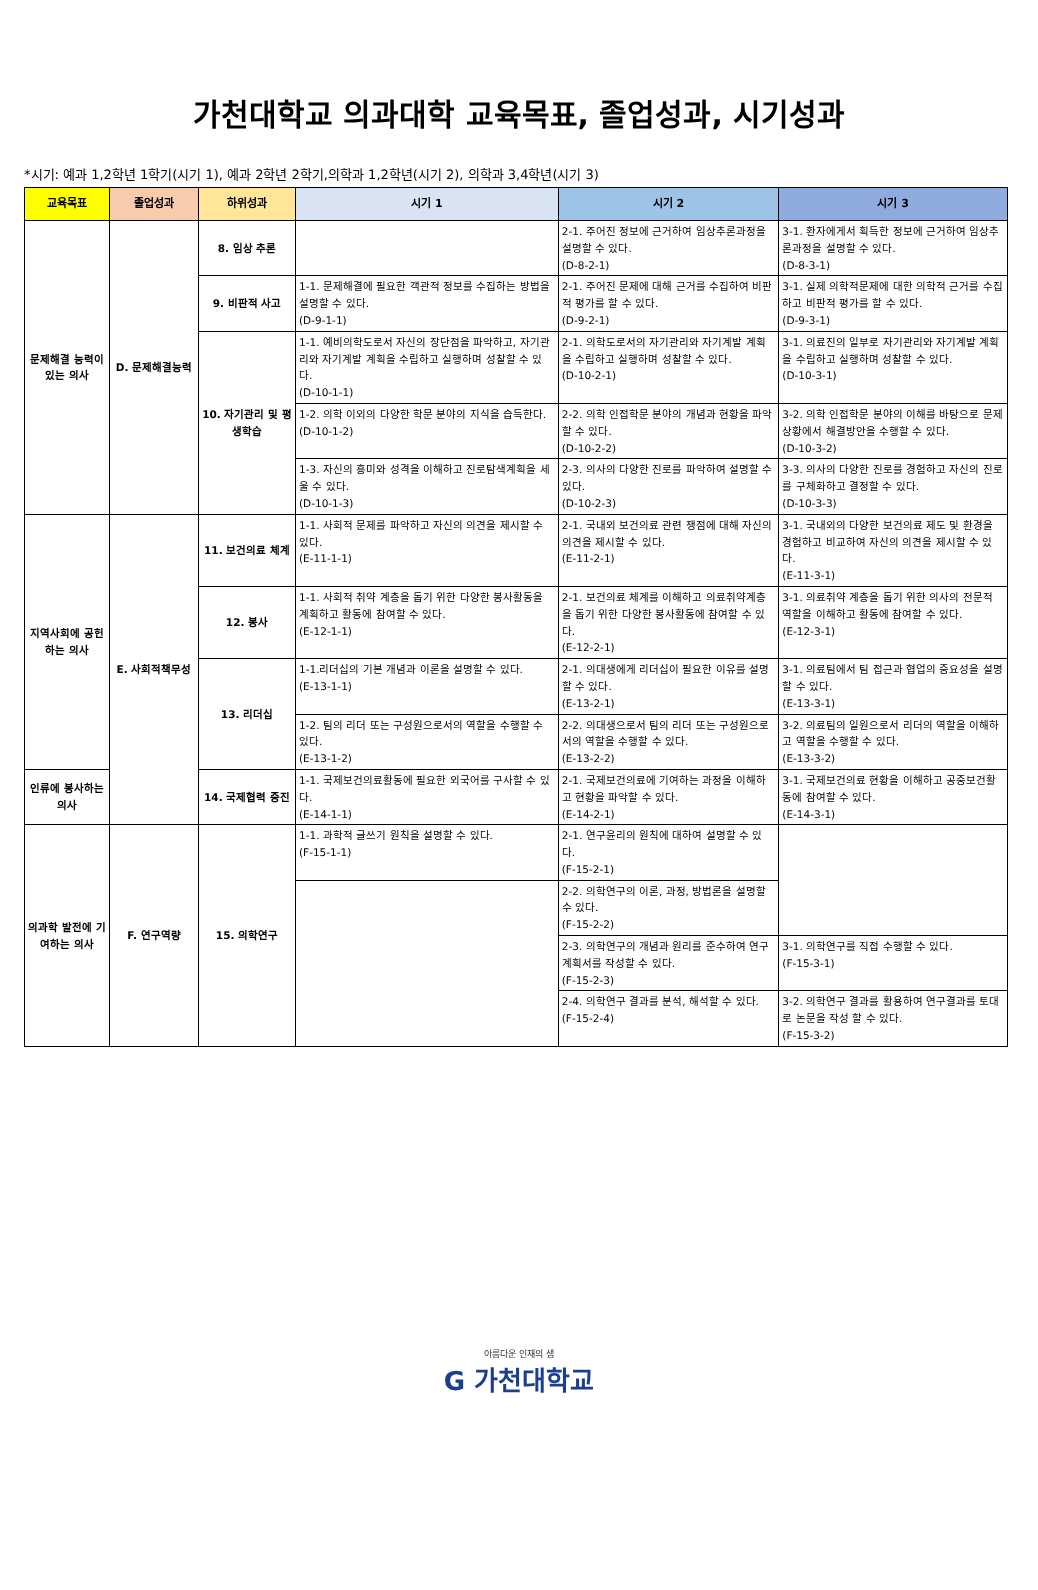가천대학교 의과대학 교육목표, 졸업성과, 시기성과
*시기: 예과 1,2학년 1학기(시기 1), 예과 2학년 2학기,의학과 1,2학년(시기 2), 의학과 3,4학년(시기 3)
| 교육목표 | 졸업성과 | 하위성과 | 시기 1 | 시기 2 | 시기 3 |
| --- | --- | --- | --- | --- | --- |
| 문제해결 능력이 있는 의사 | D. 문제해결능력 | 8. 임상 추론 | | 2-1. 주어진 정보에 근거하여 임상추론과정을 설명할 수 있다. (D-8-2-1) | 3-1. 환자에게서 획득한 정보에 근거하여 임상추론과정을 설명할 수 있다. (D-8-3-1) |
| | | 9. 비판적 사고 | 1-1. 문제해결에 필요한 객관적 정보를 수집하는 방법을 설명할 수 있다. (D-9-1-1) | 2-1. 주어진 문제에 대해 근거를 수집하여 비판적 평가를 할 수 있다. (D-9-2-1) | 3-1. 실제 의학적문제에 대한 의학적 근거를 수집하고 비판적 평가를 할 수 있다. (D-9-3-1) |
| | | 10. 자기관리 및 평생학습 | 1-1. 예비의학도로서 자신의 장단점을 파악하고, 자기관리와 자기계발 계획을 수립하고 실행하며 성찰할 수 있다. (D-10-1-1) | 2-1. 의학도로서의 자기관리와 자기계발 계획을 수립하고 실행하며 성찰할 수 있다. (D-10-2-1) | 3-1. 의료진의 일부로 자기관리와 자기계발 계획을 수립하고 실행하며 성찰할 수 있다. (D-10-3-1) |
| | | | 1-2. 의학 이외의 다양한 학문 분야의 지식을 습득한다. (D-10-1-2) | 2-2. 의학 인접학문 분야의 개념과 현황을 파악할 수 있다. (D-10-2-2) | 3-2. 의학 인접학문 분야의 이해를 바탕으로 문제상황에서 해결방안을 수행할 수 있다. (D-10-3-2) |
| | | | 1-3. 자신의 흥미와 성격을 이해하고 진로탐색계획을 세울 수 있다. (D-10-1-3) | 2-3. 의사의 다양한 진로를 파악하여 설명할 수 있다. (D-10-2-3) | 3-3. 의사의 다양한 진로를 경험하고 자신의 진로를 구체화하고 결정할 수 있다. (D-10-3-3) |
| 지역사회에 공헌하는 의사 | E. 사회적책무성 | 11. 보건의료 체계 | 1-1. 사회적 문제를 파악하고 자신의 의견을 제시할 수 있다. (E-11-1-1) | 2-1. 국내외 보건의료 관련 쟁점에 대해 자신의 의견을 제시할 수 있다. (E-11-2-1) | 3-1. 국내외의 다양한 보건의료 제도 및 환경을 경험하고 비교하여 자신의 의견을 제시할 수 있다. (E-11-3-1) |
| | | 12. 봉사 | 1-1. 사회적 취약 계층을 돕기 위한 다양한 봉사활동을 계획하고 활동에 참여할 수 있다. (E-12-1-1) | 2-1. 보건의료 체계를 이해하고 의료취약계층을 돕기 위한 다양한 봉사활동에 참여할 수 있다. (E-12-2-1) | 3-1. 의료취약 계층을 돕기 위한 의사의 전문적 역할을 이해하고 활동에 참여할 수 있다. (E-12-3-1) |
| | | 13. 리더십 | 1-1.리더십의 기본 개념과 이론을 설명할 수 있다. (E-13-1-1) | 2-1. 의대생에게 리더십이 필요한 이유를 설명할 수 있다. (E-13-2-1) | 3-1. 의료팀에서 팀 접근과 협업의 중요성을 설명할 수 있다. (E-13-3-1) |
| | | | 1-2. 팀의 리더 또는 구성원으로서의 역할을 수행할 수 있다. (E-13-1-2) | 2-2. 의대생으로서 팀의 리더 또는 구성원으로서의 역할을 수행할 수 있다. (E-13-2-2) | 3-2. 의료팀의 일원으로서 리더의 역할을 이해하고 역할을 수행할 수 있다. (E-13-3-2) |
| 인류에 봉사하는 의사 | | 14. 국제협력 증진 | 1-1. 국제보건의료활동에 필요한 외국어를 구사할 수 있다. (E-14-1-1) | 2-1. 국제보건의료에 기여하는 과정을 이해하고 현황을 파악할 수 있다. (E-14-2-1) | 3-1. 국제보건의료 현황을 이해하고 공중보건활동에 참여할 수 있다. (E-14-3-1) |
| 의과학 발전에 기여하는 의사 | F. 연구역량 | 15. 의학연구 | 1-1. 과학적 글쓰기 원칙을 설명할 수 있다. (F-15-1-1) | 2-1. 연구윤리의 원칙에 대하여 설명할 수 있다. (F-15-2-1) | |
| | | | | 2-2. 의학연구의 이론, 과정, 방법론을 설명할 수 있다. (F-15-2-2) | |
| | | | | 2-3. 의학연구의 개념과 원리를 준수하여 연구계획서를 작성할 수 있다. (F-15-2-3) | 3-1. 의학연구를 직접 수행할 수 있다. (F-15-3-1) |
| | | | | 2-4. 의학연구 결과를 분석, 해석할 수 있다. (F-15-2-4) | 3-2. 의학연구 결과를 활용하여 연구결과를 토대로 논문을 작성 할 수 있다. (F-15-3-2) |
아름다운 인재의 샘
G 가천대학교